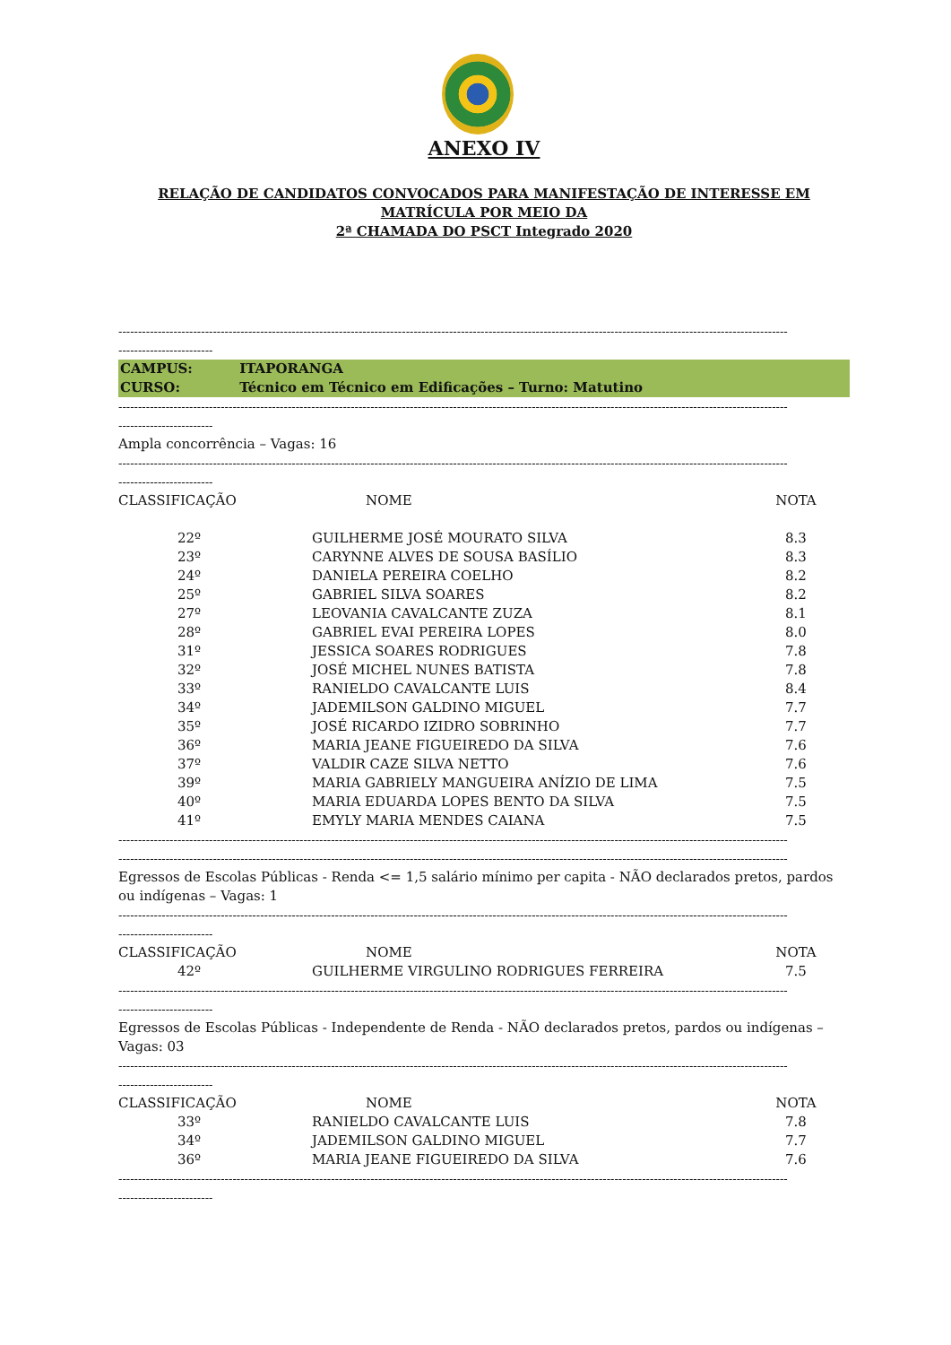ANEXO IV
RELAÇÃO DE CANDIDATOS CONVOCADOS PARA MANIFESTAÇÃO DE INTERESSE EM MATRÍCULA POR MEIO DA
2ª CHAMADA DO PSCT Integrado 2020
--------------------------------------------------------------------------------------------------------------------------------------------------------------------------
------------------------
CAMPUS: ITAPORANGA
CURSO: Técnico em Técnico em Edificações – Turno: Matutino
--------------------------------------------------------------------------------------------------------------------------------------------------------------------------
------------------------
Ampla concorrência – Vagas: 16
--------------------------------------------------------------------------------------------------------------------------------------------------------------------------
------------------------
| CLASSIFICAÇÃO | NOME | NOTA |
| --- | --- | --- |
| 22º | GUILHERME JOSÉ MOURATO SILVA | 8.3 |
| 23º | CARYNNE ALVES DE SOUSA BASÍLIO | 8.3 |
| 24º | DANIELA PEREIRA COELHO | 8.2 |
| 25º | GABRIEL SILVA SOARES | 8.2 |
| 27º | LEOVANIA CAVALCANTE ZUZA | 8.1 |
| 28º | GABRIEL EVAI PEREIRA LOPES | 8.0 |
| 31º | JESSICA SOARES RODRIGUES | 7.8 |
| 32º | JOSÉ MICHEL NUNES BATISTA | 7.8 |
| 33º | RANIELDO CAVALCANTE LUIS | 8.4 |
| 34º | JADEMILSON GALDINO MIGUEL | 7.7 |
| 35º | JOSÉ RICARDO IZIDRO SOBRINHO | 7.7 |
| 36º | MARIA JEANE FIGUEIREDO DA SILVA | 7.6 |
| 37º | VALDIR CAZE SILVA NETTO | 7.6 |
| 39º | MARIA GABRIELY MANGUEIRA ANÍZIO DE LIMA | 7.5 |
| 40º | MARIA EDUARDA LOPES BENTO DA SILVA | 7.5 |
| 41º | EMYLY MARIA MENDES CAIANA | 7.5 |
--------------------------------------------------------------------------------------------------------------------------------------------------------------------------
--------------------------------------------------------------------------------------------------------------------------------------------------------------------------
Egressos de Escolas Públicas - Renda <= 1,5 salário mínimo per capita - NÃO declarados pretos, pardos ou indígenas – Vagas: 1
--------------------------------------------------------------------------------------------------------------------------------------------------------------------------
------------------------
| CLASSIFICAÇÃO | NOME | NOTA |
| --- | --- | --- |
| 42º | GUILHERME VIRGULINO RODRIGUES FERREIRA | 7.5 |
--------------------------------------------------------------------------------------------------------------------------------------------------------------------------
------------------------
Egressos de Escolas Públicas - Independente de Renda - NÃO declarados pretos, pardos ou indígenas – Vagas: 03
--------------------------------------------------------------------------------------------------------------------------------------------------------------------------
------------------------
| CLASSIFICAÇÃO | NOME | NOTA |
| --- | --- | --- |
| 33º | RANIELDO CAVALCANTE LUIS | 7.8 |
| 34º | JADEMILSON GALDINO MIGUEL | 7.7 |
| 36º | MARIA JEANE FIGUEIREDO DA SILVA | 7.6 |
--------------------------------------------------------------------------------------------------------------------------------------------------------------------------
------------------------